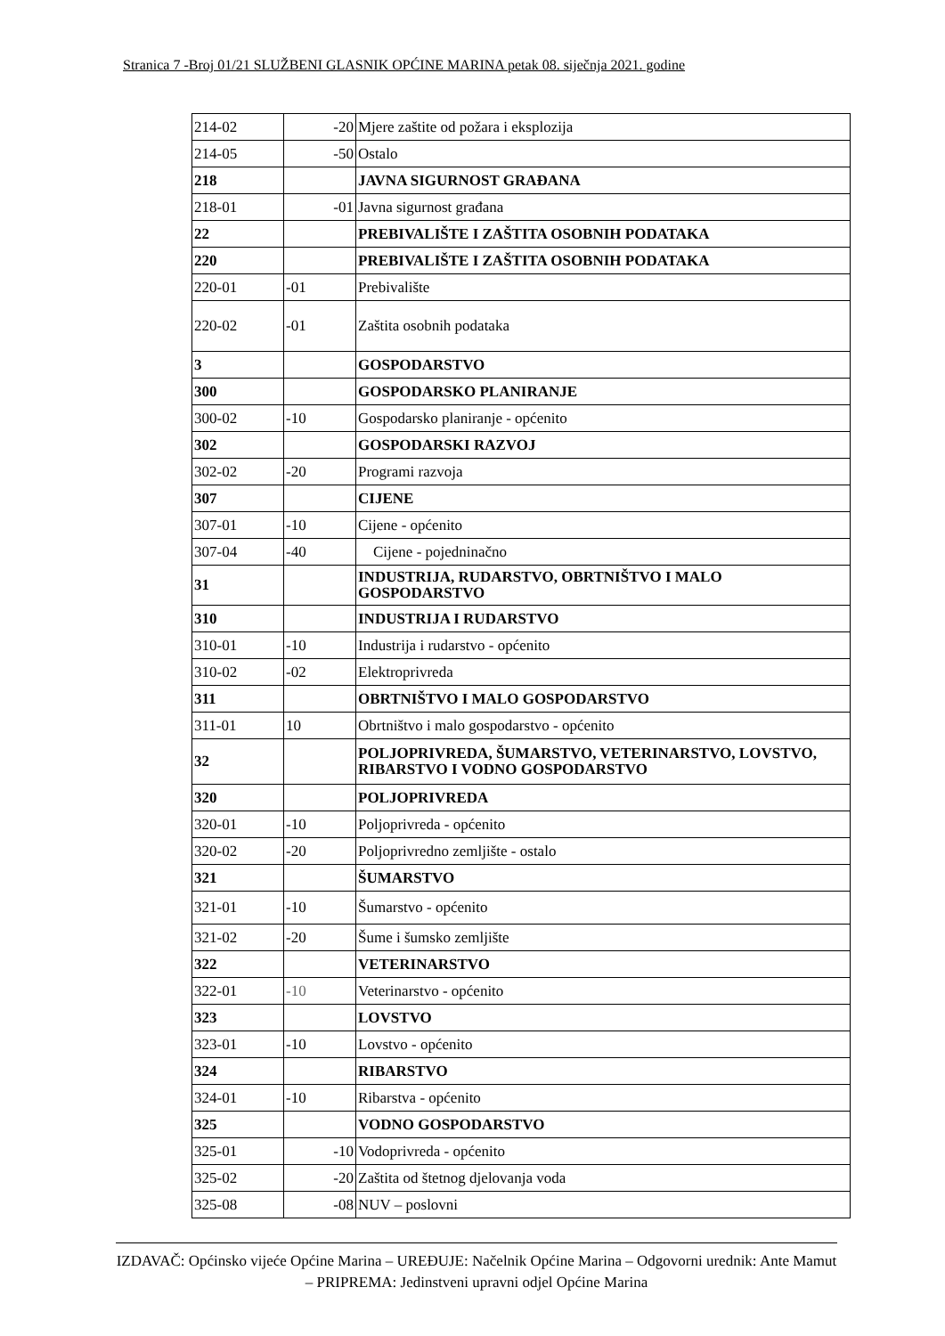Stranica 7 -Broj 01/21 SLUŽBENI GLASNIK OPĆINE MARINA petak 08. siječnja 2021. godine
| 214-02 | -20 | Mjere zaštite od požara i eksplozija |
| 214-05 | -50 | Ostalo |
| 218 | | JAVNA SIGURNOST GRAĐANA |
| 218-01 | -01 | Javna sigurnost građana |
| 22 | | PREBIVALIŠTE I ZAŠTITA OSOBNIH PODATAKA |
| 220 | | PREBIVALIŠTE I ZAŠTITA OSOBNIH PODATAKA |
| 220-01 | -01 | Prebivalište |
| 220-02 | -01 | Zaštita osobnih podataka |
| 3 | | GOSPODARSTVO |
| 300 | | GOSPODARSKO PLANIRANJE |
| 300-02 | -10 | Gospodarsko planiranje - općenito |
| 302 | | GOSPODARSKI RAZVOJ |
| 302-02 | -20 | Programi razvoja |
| 307 | | CIJENE |
| 307-01 | -10 | Cijene - općenito |
| 307-04 | -40 | Cijene - pojedninačno |
| 31 | | INDUSTRIJA, RUDARSTVO, OBRTNIŠTVO I MALO GOSPODARSTVO |
| 310 | | INDUSTRIJA I RUDARSTVO |
| 310-01 | -10 | Industrija i rudarstvo - općenito |
| 310-02 | -02 | Elektroprivreda |
| 311 | | OBRTNIŠTVO I MALO GOSPODARSTVO |
| 311-01 | 10 | Obrtništvo i malo gospodarstvo - općenito |
| 32 | | POLJOPRIVREDA, ŠUMARSTVO, VETERINARSTVO, LOVSTVO, RIBARSTVO I VODNO GOSPODARSTVO |
| 320 | | POLJOPRIVREDA |
| 320-01 | -10 | Poljoprivreda - općenito |
| 320-02 | -20 | Poljoprivredno zemljište - ostalo |
| 321 | | ŠUMARSTVO |
| 321-01 | -10 | Šumarstvo - općenito |
| 321-02 | -20 | Šume i šumsko zemljište |
| 322 | | VETERINARSTVO |
| 322-01 | -10 | Veterinarstvo - općenito |
| 323 | | LOVSTVO |
| 323-01 | -10 | Lovstvo - općenito |
| 324 | | RIBARSTVO |
| 324-01 | -10 | Ribarstva - općenito |
| 325 | | VODNO GOSPODARSTVO |
| 325-01 | -10 | Vodoprivreda - općenito |
| 325-02 | -20 | Zaštita od štetnog djelovanja voda |
| 325-08 | -08 | NUV – poslovni |
IZDAVAČ: Općinsko vijeće Općine Marina – UREĐUJE: Načelnik Općine Marina – Odgovorni urednik: Ante Mamut – PRIPREMA: Jedinstveni upravni odjel Općine Marina